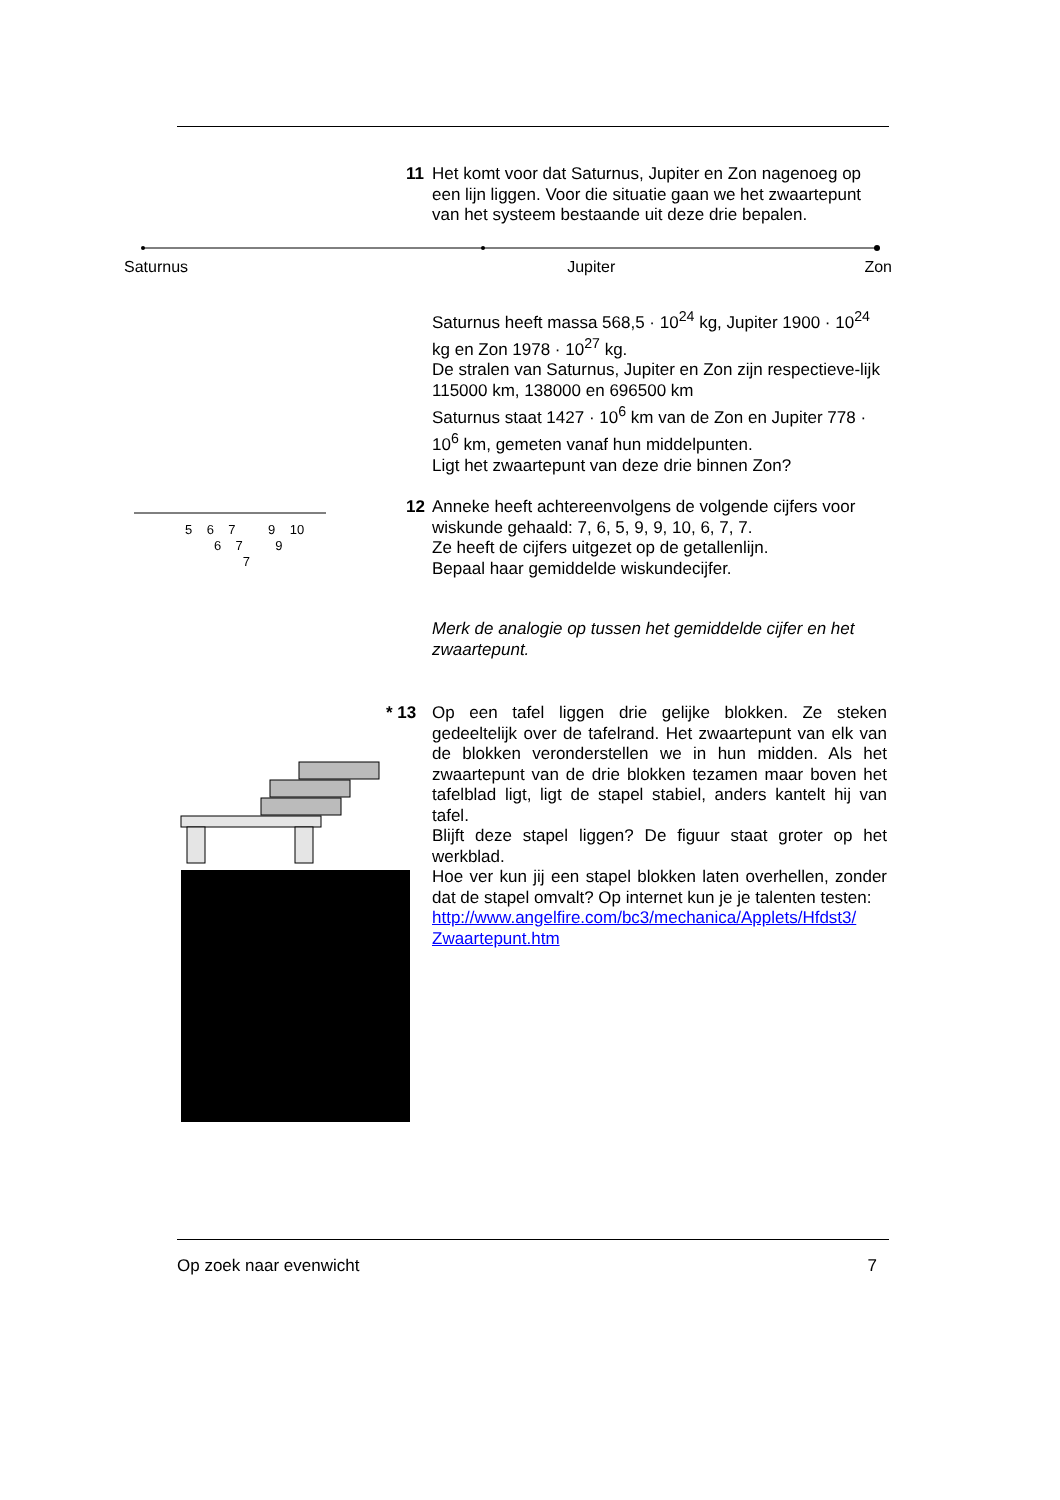11
Het komt voor dat Saturnus, Jupiter en Zon nagenoeg op een lijn liggen. Voor die situatie gaan we het zwaartepunt van het systeem bestaande uit deze drie bepalen.
Saturnus Jupiter Zon
Saturnus heeft massa 568,5 · 10<sup>24</sup> kg, Jupiter 1900 · 10<sup>24</sup> kg en Zon 1978 · 10<sup>27</sup> kg.
De stralen van Saturnus, Jupiter en Zon zijn respectieve-lijk 115000 km, 138000 en 696500 km
Saturnus staat 1427 · 10<sup>6</sup> km van de Zon en Jupiter 778 · 10<sup>6</sup> km, gemeten vanaf hun middelpunten.
Ligt het zwaartepunt van deze drie binnen Zon?
5 6 7 9 10
6 7 9
7
12
Anneke heeft achtereenvolgens de volgende cijfers voor wiskunde gehaald: 7, 6, 5, 9, 9, 10, 6, 7, 7.
Ze heeft de cijfers uitgezet op de getallenlijn.
Bepaal haar gemiddelde wiskundecijfer.
Merk de analogie op tussen het gemiddelde cijfer en het zwaartepunt.
* 13
Op een tafel liggen drie gelijke blokken. Ze steken gedeeltelijk over de tafelrand. Het zwaartepunt van elk van de blokken veronderstellen we in hun midden. Als het zwaartepunt van de drie blokken tezamen maar boven het tafelblad ligt, ligt de stapel stabiel, anders kantelt hij van tafel.
Blijft deze stapel liggen? De figuur staat groter op het werkblad.
Hoe ver kun jij een stapel blokken laten overhellen, zonder dat de stapel omvalt? Op internet kun je je talenten testen:
http://www.angelfire.com/bc3/mechanica/Applets/Hfdst3/ Zwaartepunt.htm
Op zoek naar evenwicht 7